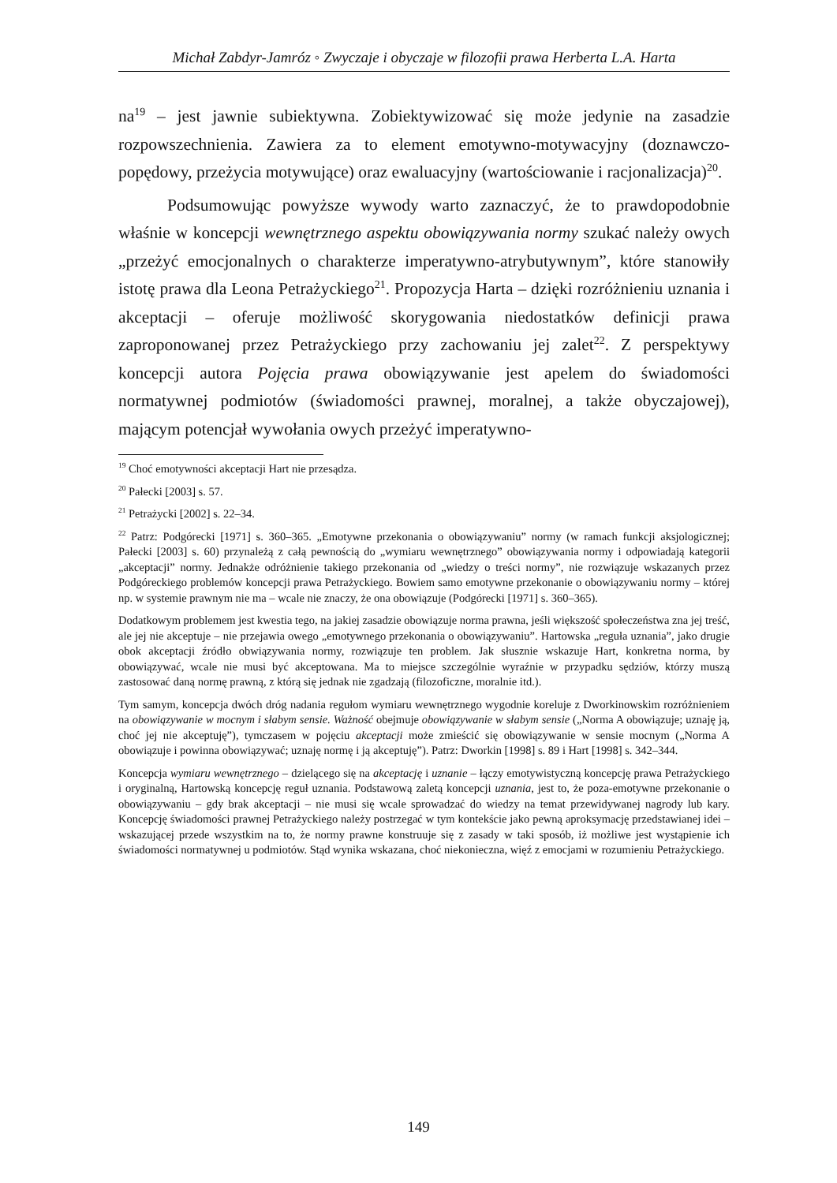Michał Zabdyr-Jamróz ◦ Zwyczaje i obyczaje w filozofii prawa Herberta L.A. Harta
na<sup>19</sup> – jest jawnie subiektywna. Zobiektywizować się może jedynie na zasadzie rozpowszechnienia. Zawiera za to element emotywno-motywacyjny (doznawczo-popędowy, przeżycia motywujące) oraz ewaluacyjny (wartościowanie i racjonalizacja)<sup>20</sup>.
Podsumowując powyższe wywody warto zaznaczyć, że to prawdopodobnie właśnie w koncepcji wewnętrznego aspektu obowiązywania normy szukać należy owych „przeżyć emocjonalnych o charakterze imperatywno-atrybutywnym”, które stanowiły istotę prawa dla Leona Petrażyckiego<sup>21</sup>. Propozycja Harta – dzięki rozróżnieniu uznania i akceptacji – oferuje możliwość skorygowania niedostatków definicji prawa zaproponowanej przez Petrażyckiego przy zachowaniu jej zalet<sup>22</sup>. Z perspektywy koncepcji autora Pojęcia prawa obowiązywanie jest apelem do świadomości normatywnej podmiotów (świadomości prawnej, moralnej, a także obyczajowej), mającym potencjał wywołania owych przeżyć imperatywno-
<sup>19</sup> Choć emotywności akceptacji Hart nie przesądza.
<sup>20</sup> Pałecki [2003] s. 57.
<sup>21</sup> Petrażycki [2002] s. 22–34.
<sup>22</sup> Patrz: Podgórecki [1971] s. 360–365. „Emotywne przekonania o obowiązywaniu” normy (w ramach funkcji aksjologicznej; Pałecki [2003] s. 60) przynależą z całą pewnością do „wymiaru wewnętrznego” obowiązywania normy i odpowiadają kategorii „akceptacji” normy. Jednakże odróżnienie takiego przekonania od „wiedzy o treści normy”, nie rozwiązuje wskazanych przez Podgóreckiego problemów koncepcji prawa Petrażyckiego. Bowiem samo emotywne przekonanie o obowiązywaniu normy – której np. w systemie prawnym nie ma – wcale nie znaczy, że ona obowiązuje (Podgórecki [1971] s. 360–365).
Dodatkowym problemem jest kwestia tego, na jakiej zasadzie obowiązuje norma prawna, jeśli większość społeczeństwa zna jej treść, ale jej nie akceptuje – nie przejawia owego „emotywnego przekonania o obowiązywaniu”. Hartowska „reguła uznania”, jako drugie obok akceptacji źródło obwiązywania normy, rozwiązuje ten problem. Jak słusznie wskazuje Hart, konkretna norma, by obowiązywać, wcale nie musi być akceptowana. Ma to miejsce szczególnie wyraźnie w przypadku sędziów, którzy muszą zastosować daną normę prawną, z którą się jednak nie zgadzają (filozoficzne, moralnie itd.).
Tym samym, koncepcja dwóch dróg nadania regułom wymiaru wewnętrznego wygodnie koreluje z Dworkinowskim rozróżnieniem na obowiązywanie w mocnym i słabym sensie. Ważność obejmuje obowiązywanie w słabym sensie („Norma A obowiązuje; uznaję ją, choć jej nie akceptuję”), tymczasem w pojęciu akceptacji może zmieścić się obowiązywanie w sensie mocnym („Norma A obowiązuje i powinna obowiązywać; uznaję normę i ją akceptuję”). Patrz: Dworkin [1998] s. 89 i Hart [1998] s. 342–344.
Koncepcja wymiaru wewnętrznego – dzielącego się na akceptację i uznanie – łączy emotywistyczną koncepcję prawa Petrażyckiego i oryginalną, Hartowską koncepcję reguł uznania. Podstawową zaletą koncepcji uznania, jest to, że poza-emotywne przekonanie o obowiązywaniu – gdy brak akceptacji – nie musi się wcale sprowadzać do wiedzy na temat przewidywanej nagrody lub kary. Koncepcję świadomości prawnej Petrażyckiego należy postrzegać w tym kontekście jako pewną aproksymację przedstawianej idei – wskazującej przede wszystkim na to, że normy prawne konstruuje się z zasady w taki sposób, iż możliwe jest wystąpienie ich świadomości normatywnej u podmiotów. Stąd wynika wskazana, choć niekonieczna, więź z emocjami w rozumieniu Petrażyckiego.
149